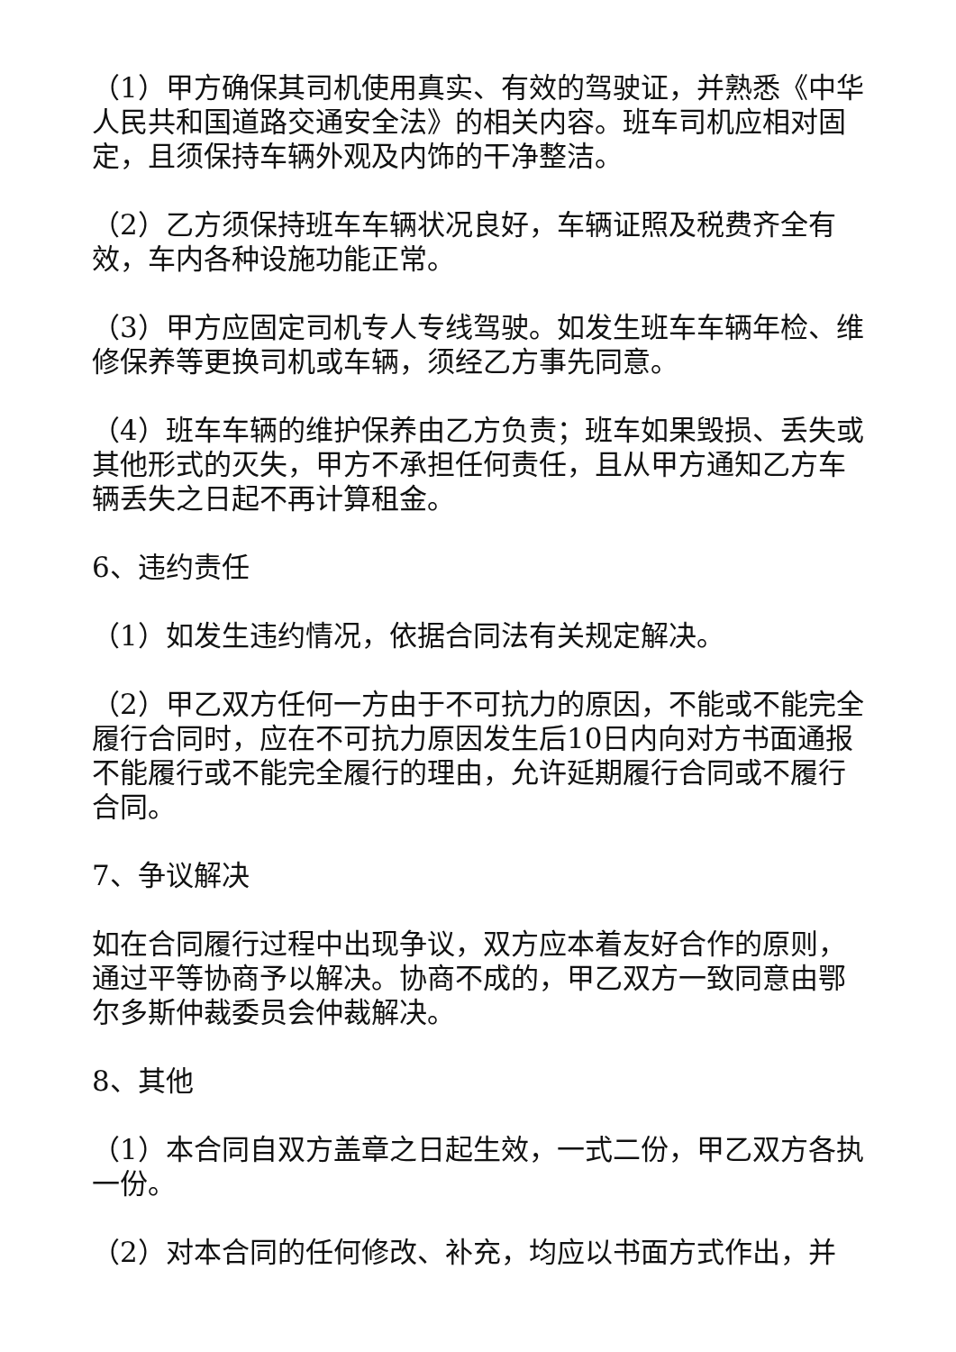（1）甲方确保其司机使用真实、有效的驾驶证，并熟悉《中华人民共和国道路交通安全法》的相关内容。班车司机应相对固定，且须保持车辆外观及内饰的干净整洁。
（2）乙方须保持班车车辆状况良好，车辆证照及税费齐全有效，车内各种设施功能正常。
（3）甲方应固定司机专人专线驾驶。如发生班车车辆年检、维修保养等更换司机或车辆，须经乙方事先同意。
（4）班车车辆的维护保养由乙方负责；班车如果毁损、丢失或其他形式的灭失，甲方不承担任何责任，且从甲方通知乙方车辆丢失之日起不再计算租金。
6、违约责任
（1）如发生违约情况，依据合同法有关规定解决。
（2）甲乙双方任何一方由于不可抗力的原因，不能或不能完全履行合同时，应在不可抗力原因发生后10日内向对方书面通报不能履行或不能完全履行的理由，允许延期履行合同或不履行合同。
7、争议解决
如在合同履行过程中出现争议，双方应本着友好合作的原则，通过平等协商予以解决。协商不成的，甲乙双方一致同意由鄂尔多斯仲裁委员会仲裁解决。
8、其他
（1）本合同自双方盖章之日起生效，一式二份，甲乙双方各执一份。
（2）对本合同的任何修改、补充，均应以书面方式作出，并